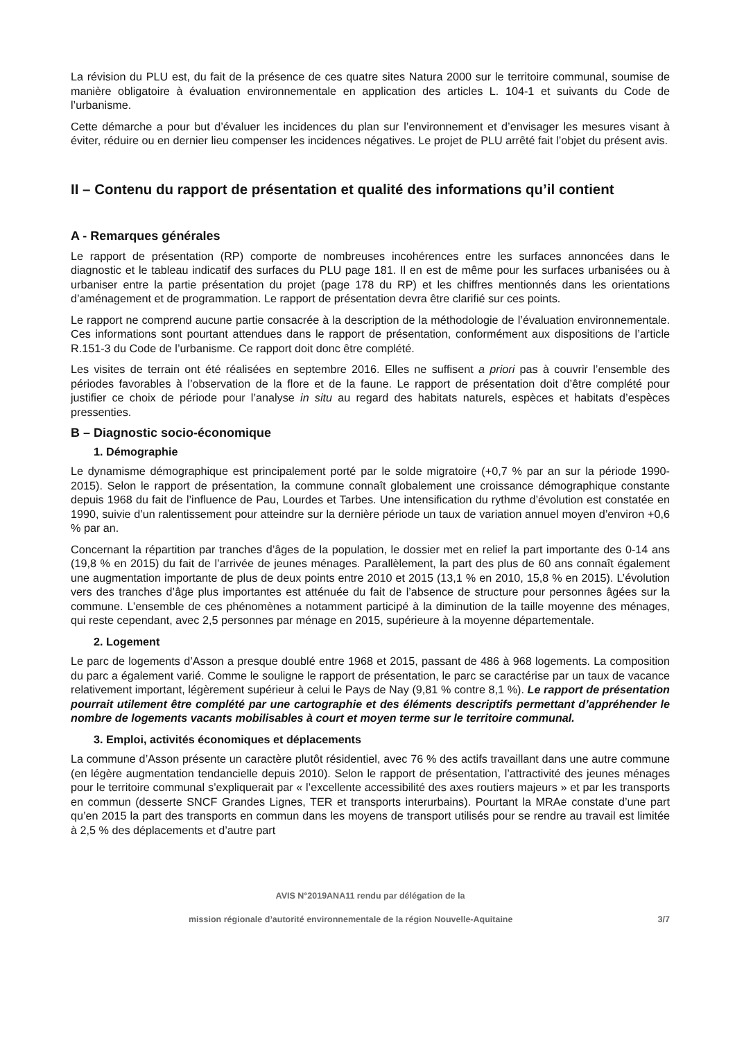La révision du PLU est, du fait de la présence de ces quatre sites Natura 2000 sur le territoire communal, soumise de manière obligatoire à évaluation environnementale en application des articles L. 104-1 et suivants du Code de l’urbanisme.
Cette démarche a pour but d’évaluer les incidences du plan sur l’environnement et d’envisager les mesures visant à éviter, réduire ou en dernier lieu compenser les incidences négatives. Le projet de PLU arrêté fait l’objet du présent avis.
II – Contenu du rapport de présentation et qualité des informations qu’il contient
A - Remarques générales
Le rapport de présentation (RP) comporte de nombreuses incohérences entre les surfaces annoncées dans le diagnostic et le tableau indicatif des surfaces du PLU page 181. Il en est de même pour les surfaces urbanisées ou à urbaniser entre la partie présentation du projet (page 178 du RP) et les chiffres mentionnés dans les orientations d’aménagement et de programmation. Le rapport de présentation devra être clarifié sur ces points.
Le rapport ne comprend aucune partie consacrée à la description de la méthodologie de l’évaluation environnementale. Ces informations sont pourtant attendues dans le rapport de présentation, conformément aux dispositions de l’article R.151-3 du Code de l’urbanisme. Ce rapport doit donc être complété.
Les visites de terrain ont été réalisées en septembre 2016. Elles ne suffisent a priori pas à couvrir l’ensemble des périodes favorables à l’observation de la flore et de la faune. Le rapport de présentation doit d’être complété pour justifier ce choix de période pour l’analyse in situ au regard des habitats naturels, espèces et habitats d’espèces pressenties.
B – Diagnostic socio-économique
1. Démographie
Le dynamisme démographique est principalement porté par le solde migratoire (+0,7 % par an sur la période 1990-2015). Selon le rapport de présentation, la commune connaît globalement une croissance démographique constante depuis 1968 du fait de l’influence de Pau, Lourdes et Tarbes. Une intensification du rythme d’évolution est constatée en 1990, suivie d’un ralentissement pour atteindre sur la dernière période un taux de variation annuel moyen d’environ +0,6 % par an.
Concernant la répartition par tranches d’âges de la population, le dossier met en relief la part importante des 0-14 ans (19,8 % en 2015) du fait de l’arrivée de jeunes ménages. Parallèlement, la part des plus de 60 ans connaît également une augmentation importante de plus de deux points entre 2010 et 2015 (13,1 % en 2010, 15,8 % en 2015). L’évolution vers des tranches d’âge plus importantes est atténuée du fait de l’absence de structure pour personnes âgées sur la commune. L’ensemble de ces phénomènes a notamment participé à la diminution de la taille moyenne des ménages, qui reste cependant, avec 2,5 personnes par ménage en 2015, supérieure à la moyenne départementale.
2. Logement
Le parc de logements d’Asson a presque doublé entre 1968 et 2015, passant de 486 à 968 logements. La composition du parc a également varié. Comme le souligne le rapport de présentation, le parc se caractérise par un taux de vacance relativement important, légèrement supérieur à celui le Pays de Nay (9,81 % contre 8,1 %). Le rapport de présentation pourrait utilement être complété par une cartographie et des éléments descriptifs permettant d’appréhender le nombre de logements vacants mobilisables à court et moyen terme sur le territoire communal.
3. Emploi, activités économiques et déplacements
La commune d’Asson présente un caractère plutôt résidentiel, avec 76 % des actifs travaillant dans une autre commune (en légère augmentation tendancielle depuis 2010). Selon le rapport de présentation, l’attractivité des jeunes ménages pour le territoire communal s’expliquerait par « l’excellente accessibilité des axes routiers majeurs » et par les transports en commun (desserte SNCF Grandes Lignes, TER et transports interurbains). Pourtant la MRAe constate d’une part qu’en 2015 la part des transports en commun dans les moyens de transport utilisés pour se rendre au travail est limitée à 2,5 % des déplacements et d’autre part
AVIS N°2019ANA11 rendu par délégation de la
mission régionale d’autorité environnementale de la région Nouvelle-Aquitaine 3/7